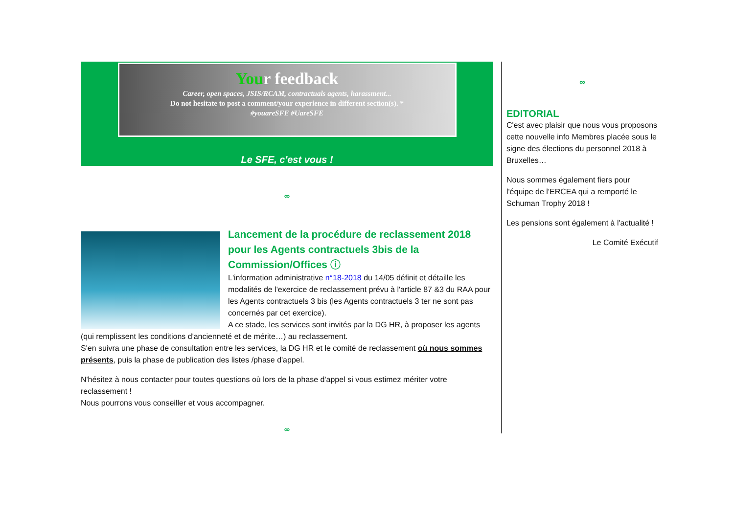Your feedback
Career, open spaces, JSIS/RCAM, contractuals agents, harassment...
Do not hesitate to post a comment/your experience in different section(s). *
#youareSFE #UareSFE
Le SFE, c'est vous !
∞
Lancement de la procédure de reclassement 2018 pour les Agents contractuels 3bis de la Commission/Offices ⓘ
L'information administrative n°18-2018 du 14/05 définit et détaille les modalités de l'exercice de reclassement prévu à l'article 87 &3 du RAA pour les Agents contractuels 3 bis (les Agents contractuels 3 ter ne sont pas concernés par cet exercice).
A ce stade, les services sont invités par la DG HR, à proposer les agents (qui remplissent les conditions d'ancienneté et de mérite…) au reclassement.
S'en suivra une phase de consultation entre les services, la DG HR et le comité de reclassement où nous sommes présents, puis la phase de publication des listes /phase d'appel.
N'hésitez à nous contacter pour toutes questions où lors de la phase d'appel si vous estimez mériter votre reclassement !
Nous pourrons vous conseiller et vous accompagner.
∞
∞
EDITORIAL
C'est avec plaisir que nous vous proposons cette nouvelle info Membres placée sous le signe des élections du personnel 2018 à Bruxelles…
Nous sommes également fiers pour l'équipe de l'ERCEA qui a remporté le Schuman Trophy 2018 !
Les pensions sont également à l'actualité !
Le Comité Exécutif